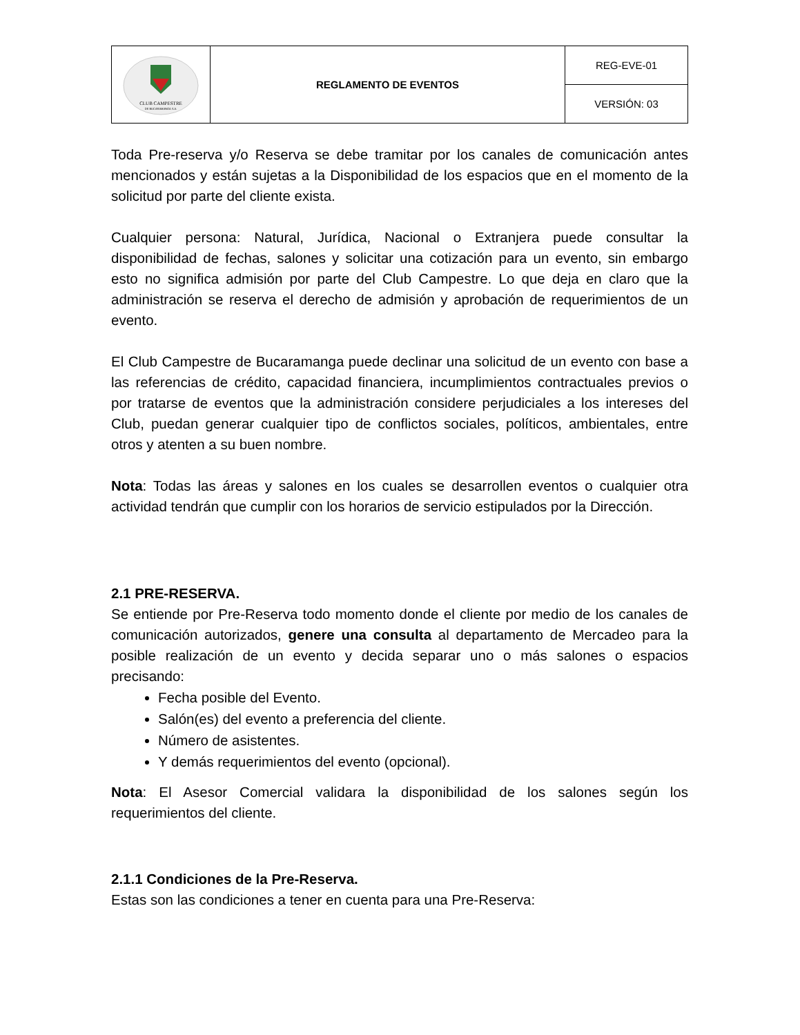| CLUB CAMPESTRE DE BUCARAMANGA S.A. | REGLAMENTO DE EVENTOS | REG-EVE-01 |
| | | VERSIÓN: 03 |
Toda Pre-reserva y/o Reserva se debe tramitar por los canales de comunicación antes mencionados y están sujetas a la Disponibilidad de los espacios que en el momento de la solicitud por parte del cliente exista.
Cualquier persona: Natural, Jurídica, Nacional o Extranjera puede consultar la disponibilidad de fechas, salones y solicitar una cotización para un evento, sin embargo esto no significa admisión por parte del Club Campestre. Lo que deja en claro que la administración se reserva el derecho de admisión y aprobación de requerimientos de un evento.
El Club Campestre de Bucaramanga puede declinar una solicitud de un evento con base a las referencias de crédito, capacidad financiera, incumplimientos contractuales previos o por tratarse de eventos que la administración considere perjudiciales a los intereses del Club, puedan generar cualquier tipo de conflictos sociales, políticos, ambientales, entre otros y atenten a su buen nombre.
Nota: Todas las áreas y salones en los cuales se desarrollen eventos o cualquier otra actividad tendrán que cumplir con los horarios de servicio estipulados por la Dirección.
2.1 PRE-RESERVA.
Se entiende por Pre-Reserva todo momento donde el cliente por medio de los canales de comunicación autorizados, genere una consulta al departamento de Mercadeo para la posible realización de un evento y decida separar uno o más salones o espacios precisando:
Fecha posible del Evento.
Salón(es) del evento a preferencia del cliente.
Número de asistentes.
Y demás requerimientos del evento (opcional).
Nota: El Asesor Comercial validara la disponibilidad de los salones según los requerimientos del cliente.
2.1.1 Condiciones de la Pre-Reserva.
Estas son las condiciones a tener en cuenta para una Pre-Reserva: